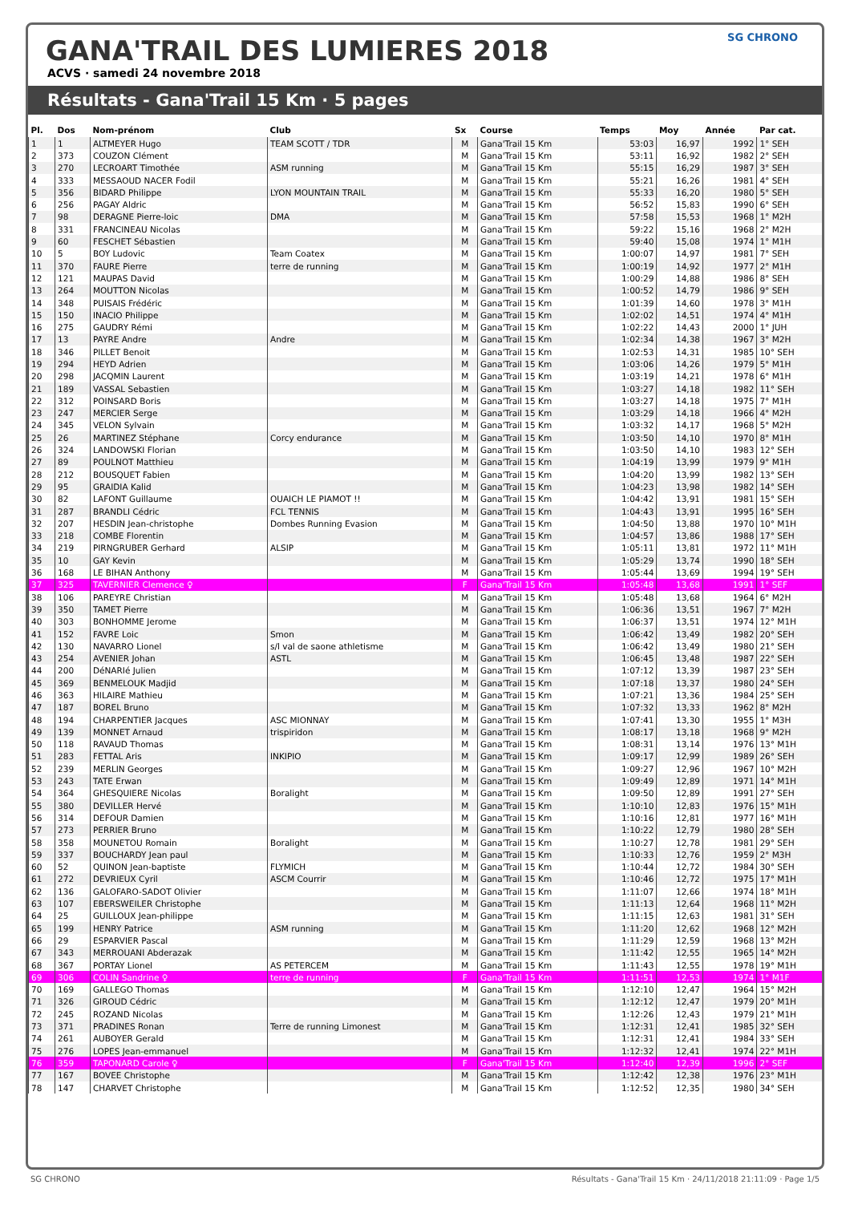GANA'TRAIL DES LUMIERES 2018
ACVS · samedi 24 novembre 2018
SG CHRONO
Résultats - Gana'Trail 15 Km · 5 pages
| Pl. | Dos | Nom-prénom | Club | Sx | Course | Temps | Moy | Année | Par cat. |
| --- | --- | --- | --- | --- | --- | --- | --- | --- | --- |
| 1 | 1 | ALTMEYER Hugo | TEAM SCOTT / TDR | M | Gana'Trail 15 Km | 53:03 | 16,97 | 1992 | 1° SEH |
| 2 | 373 | COUZON Clément | | M | Gana'Trail 15 Km | 53:11 | 16,92 | 1982 | 2° SEH |
| 3 | 270 | LECROART Timothée | ASM running | M | Gana'Trail 15 Km | 55:15 | 16,29 | 1987 | 3° SEH |
| 4 | 333 | MESSAOUD NACER Fodil | | M | Gana'Trail 15 Km | 55:21 | 16,26 | 1981 | 4° SEH |
| 5 | 356 | BIDARD Philippe | LYON MOUNTAIN TRAIL | M | Gana'Trail 15 Km | 55:33 | 16,20 | 1980 | 5° SEH |
| 6 | 256 | PAGAY Aldric | | M | Gana'Trail 15 Km | 56:52 | 15,83 | 1990 | 6° SEH |
| 7 | 98 | DERAGNE Pierre-loic | DMA | M | Gana'Trail 15 Km | 57:58 | 15,53 | 1968 | 1° M2H |
| 8 | 331 | FRANCINEAU Nicolas | | M | Gana'Trail 15 Km | 59:22 | 15,16 | 1968 | 2° M2H |
| 9 | 60 | FESCHET Sébastien | | M | Gana'Trail 15 Km | 59:40 | 15,08 | 1974 | 1° M1H |
| 10 | 5 | BOY Ludovic | Team Coatex | M | Gana'Trail 15 Km | 1:00:07 | 14,97 | 1981 | 7° SEH |
| 11 | 370 | FAURE Pierre | terre de running | M | Gana'Trail 15 Km | 1:00:19 | 14,92 | 1977 | 2° M1H |
| 12 | 121 | MAUPAS David | | M | Gana'Trail 15 Km | 1:00:29 | 14,88 | 1986 | 8° SEH |
| 13 | 264 | MOUTTON Nicolas | | M | Gana'Trail 15 Km | 1:00:52 | 14,79 | 1986 | 9° SEH |
| 14 | 348 | PUISAIS Frédéric | | M | Gana'Trail 15 Km | 1:01:39 | 14,60 | 1978 | 3° M1H |
| 15 | 150 | INACIO Philippe | | M | Gana'Trail 15 Km | 1:02:02 | 14,51 | 1974 | 4° M1H |
| 16 | 275 | GAUDRY Rémi | | M | Gana'Trail 15 Km | 1:02:22 | 14,43 | 2000 | 1° JUH |
| 17 | 13 | PAYRE Andre | Andre | M | Gana'Trail 15 Km | 1:02:34 | 14,38 | 1967 | 3° M2H |
| 18 | 346 | PILLET Benoit | | M | Gana'Trail 15 Km | 1:02:53 | 14,31 | 1985 | 10° SEH |
| 19 | 294 | HEYD Adrien | | M | Gana'Trail 15 Km | 1:03:06 | 14,26 | 1979 | 5° M1H |
| 20 | 298 | JACQMIN Laurent | | M | Gana'Trail 15 Km | 1:03:19 | 14,21 | 1978 | 6° M1H |
| 21 | 189 | VASSAL Sebastien | | M | Gana'Trail 15 Km | 1:03:27 | 14,18 | 1982 | 11° SEH |
| 22 | 312 | POINSARD Boris | | M | Gana'Trail 15 Km | 1:03:27 | 14,18 | 1975 | 7° M1H |
| 23 | 247 | MERCIER Serge | | M | Gana'Trail 15 Km | 1:03:29 | 14,18 | 1966 | 4° M2H |
| 24 | 345 | VELON Sylvain | | M | Gana'Trail 15 Km | 1:03:32 | 14,17 | 1968 | 5° M2H |
| 25 | 26 | MARTINEZ Stéphane | Corcy endurance | M | Gana'Trail 15 Km | 1:03:50 | 14,10 | 1970 | 8° M1H |
| 26 | 324 | LANDOWSKI Florian | | M | Gana'Trail 15 Km | 1:03:50 | 14,10 | 1983 | 12° SEH |
| 27 | 89 | POULNOT Matthieu | | M | Gana'Trail 15 Km | 1:04:19 | 13,99 | 1979 | 9° M1H |
| 28 | 212 | BOUSQUET Fabien | | M | Gana'Trail 15 Km | 1:04:20 | 13,99 | 1982 | 13° SEH |
| 29 | 95 | GRAIDIA Kalid | | M | Gana'Trail 15 Km | 1:04:23 | 13,98 | 1982 | 14° SEH |
| 30 | 82 | LAFONT Guillaume | OUAICH LE PIAMOT !! | M | Gana'Trail 15 Km | 1:04:42 | 13,91 | 1981 | 15° SEH |
| 31 | 287 | BRANDLI Cédric | FCL TENNIS | M | Gana'Trail 15 Km | 1:04:43 | 13,91 | 1995 | 16° SEH |
| 32 | 207 | HESDIN Jean-christophe | Dombes Running Evasion | M | Gana'Trail 15 Km | 1:04:50 | 13,88 | 1970 | 10° M1H |
| 33 | 218 | COMBE Florentin | | M | Gana'Trail 15 Km | 1:04:57 | 13,86 | 1988 | 17° SEH |
| 34 | 219 | PIRNGRUBER Gerhard | ALSIP | M | Gana'Trail 15 Km | 1:05:11 | 13,81 | 1972 | 11° M1H |
| 35 | 10 | GAY Kevin | | M | Gana'Trail 15 Km | 1:05:29 | 13,74 | 1990 | 18° SEH |
| 36 | 168 | LE BIHAN Anthony | | M | Gana'Trail 15 Km | 1:05:44 | 13,69 | 1994 | 19° SEH |
| 37 | 325 | TAVERNIER Clemence ♀ | | F | Gana'Trail 15 Km | 1:05:48 | 13,68 | 1991 | 1° SEF |
| 38 | 106 | PAREYRE Christian | | M | Gana'Trail 15 Km | 1:05:48 | 13,68 | 1964 | 6° M2H |
| 39 | 350 | TAMET Pierre | | M | Gana'Trail 15 Km | 1:06:36 | 13,51 | 1967 | 7° M2H |
| 40 | 303 | BONHOMME Jerome | | M | Gana'Trail 15 Km | 1:06:37 | 13,51 | 1974 | 12° M1H |
| 41 | 152 | FAVRE Loic | Smon | M | Gana'Trail 15 Km | 1:06:42 | 13,49 | 1982 | 20° SEH |
| 42 | 130 | NAVARRO Lionel | s/l val de saone athletisme | M | Gana'Trail 15 Km | 1:06:42 | 13,49 | 1980 | 21° SEH |
| 43 | 254 | AVENIER Johan | ASTL | M | Gana'Trail 15 Km | 1:06:45 | 13,48 | 1987 | 22° SEH |
| 44 | 200 | DéNARIé Julien | | M | Gana'Trail 15 Km | 1:07:12 | 13,39 | 1987 | 23° SEH |
| 45 | 369 | BENMELOUK Madjid | | M | Gana'Trail 15 Km | 1:07:18 | 13,37 | 1980 | 24° SEH |
| 46 | 363 | HILAIRE Mathieu | | M | Gana'Trail 15 Km | 1:07:21 | 13,36 | 1984 | 25° SEH |
| 47 | 187 | BOREL Bruno | | M | Gana'Trail 15 Km | 1:07:32 | 13,33 | 1962 | 8° M2H |
| 48 | 194 | CHARPENTIER Jacques | ASC MIONNAY | M | Gana'Trail 15 Km | 1:07:41 | 13,30 | 1955 | 1° M3H |
| 49 | 139 | MONNET Arnaud | trispiridon | M | Gana'Trail 15 Km | 1:08:17 | 13,18 | 1968 | 9° M2H |
| 50 | 118 | RAVAUD Thomas | | M | Gana'Trail 15 Km | 1:08:31 | 13,14 | 1976 | 13° M1H |
| 51 | 283 | FETTAL Aris | INKIPIO | M | Gana'Trail 15 Km | 1:09:17 | 12,99 | 1989 | 26° SEH |
| 52 | 239 | MERLIN Georges | | M | Gana'Trail 15 Km | 1:09:27 | 12,96 | 1967 | 10° M2H |
| 53 | 243 | TATE Erwan | | M | Gana'Trail 15 Km | 1:09:49 | 12,89 | 1971 | 14° M1H |
| 54 | 364 | GHESQUIERE Nicolas | Boralight | M | Gana'Trail 15 Km | 1:09:50 | 12,89 | 1991 | 27° SEH |
| 55 | 380 | DEVILLER Hervé | | M | Gana'Trail 15 Km | 1:10:10 | 12,83 | 1976 | 15° M1H |
| 56 | 314 | DEFOUR Damien | | M | Gana'Trail 15 Km | 1:10:16 | 12,81 | 1977 | 16° M1H |
| 57 | 273 | PERRIER Bruno | | M | Gana'Trail 15 Km | 1:10:22 | 12,79 | 1980 | 28° SEH |
| 58 | 358 | MOUNETOU Romain | Boralight | M | Gana'Trail 15 Km | 1:10:27 | 12,78 | 1981 | 29° SEH |
| 59 | 337 | BOUCHARDY Jean paul | | M | Gana'Trail 15 Km | 1:10:33 | 12,76 | 1959 | 2° M3H |
| 60 | 52 | QUINON Jean-baptiste | FLYMICH | M | Gana'Trail 15 Km | 1:10:44 | 12,72 | 1984 | 30° SEH |
| 61 | 272 | DEVRIEUX Cyril | ASCM Courrir | M | Gana'Trail 15 Km | 1:10:46 | 12,72 | 1975 | 17° M1H |
| 62 | 136 | GALOFARO-SADOT Olivier | | M | Gana'Trail 15 Km | 1:11:07 | 12,66 | 1974 | 18° M1H |
| 63 | 107 | EBERSWEILER Christophe | | M | Gana'Trail 15 Km | 1:11:13 | 12,64 | 1968 | 11° M2H |
| 64 | 25 | GUILLOUX Jean-philippe | | M | Gana'Trail 15 Km | 1:11:15 | 12,63 | 1981 | 31° SEH |
| 65 | 199 | HENRY Patrice | ASM running | M | Gana'Trail 15 Km | 1:11:20 | 12,62 | 1968 | 12° M2H |
| 66 | 29 | ESPARVIER Pascal | | M | Gana'Trail 15 Km | 1:11:29 | 12,59 | 1968 | 13° M2H |
| 67 | 343 | MERROUANI Abderazak | | M | Gana'Trail 15 Km | 1:11:42 | 12,55 | 1965 | 14° M2H |
| 68 | 367 | PORTAY Lionel | AS PETERCEM | M | Gana'Trail 15 Km | 1:11:43 | 12,55 | 1978 | 19° M1H |
| 69 | 306 | COLIN Sandrine ♀ | terre de running | F | Gana'Trail 15 Km | 1:11:51 | 12,53 | 1974 | 1° M1F |
| 70 | 169 | GALLEGO Thomas | | M | Gana'Trail 15 Km | 1:12:10 | 12,47 | 1964 | 15° M2H |
| 71 | 326 | GIROUD Cédric | | M | Gana'Trail 15 Km | 1:12:12 | 12,47 | 1979 | 20° M1H |
| 72 | 245 | ROZAND Nicolas | | M | Gana'Trail 15 Km | 1:12:26 | 12,43 | 1979 | 21° M1H |
| 73 | 371 | PRADINES Ronan | Terre de running Limonest | M | Gana'Trail 15 Km | 1:12:31 | 12,41 | 1985 | 32° SEH |
| 74 | 261 | AUBOYER Gerald | | M | Gana'Trail 15 Km | 1:12:31 | 12,41 | 1984 | 33° SEH |
| 75 | 276 | LOPES Jean-emmanuel | | M | Gana'Trail 15 Km | 1:12:32 | 12,41 | 1974 | 22° M1H |
| 76 | 359 | TAPONARD Carole ♀ | | F | Gana'Trail 15 Km | 1:12:40 | 12,39 | 1996 | 2° SEF |
| 77 | 167 | BOVEE Christophe | | M | Gana'Trail 15 Km | 1:12:42 | 12,38 | 1976 | 23° M1H |
| 78 | 147 | CHARVET Christophe | | M | Gana'Trail 15 Km | 1:12:52 | 12,35 | 1980 | 34° SEH |
SG CHRONO Résultats - Gana'Trail 15 Km · 24/11/2018 21:11:09 · Page 1/5